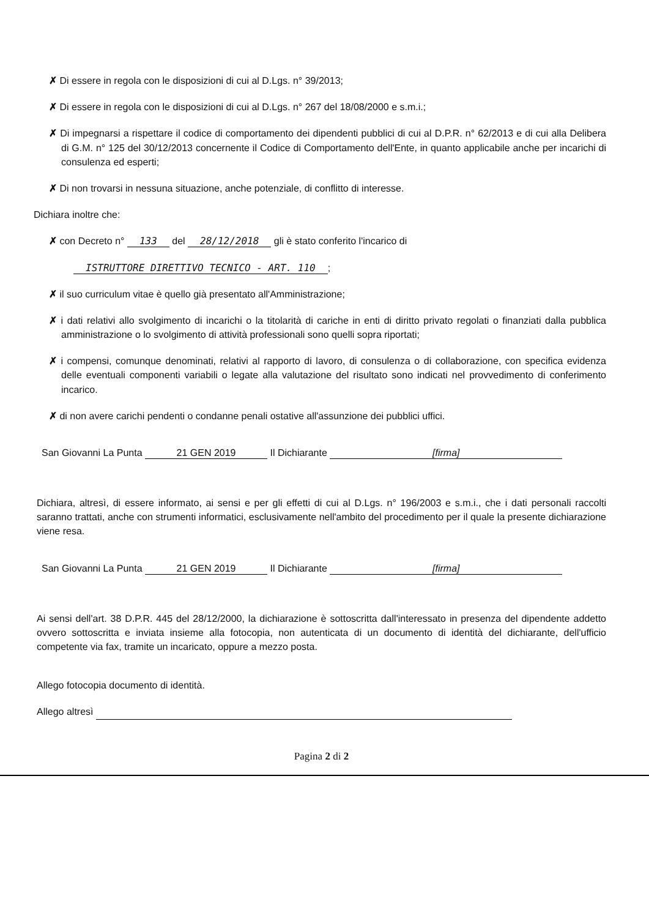✗ Di essere in regola con le disposizioni di cui al D.Lgs. n° 39/2013;
✗ Di essere in regola con le disposizioni di cui al D.Lgs. n° 267 del 18/08/2000 e s.m.i.;
✗ Di impegnarsi a rispettare il codice di comportamento dei dipendenti pubblici di cui al D.P.R. n° 62/2013 e di cui alla Delibera di G.M. n° 125 del 30/12/2013 concernente il Codice di Comportamento dell'Ente, in quanto applicabile anche per incarichi di consulenza ed esperti;
✗ Di non trovarsi in nessuna situazione, anche potenziale, di conflitto di interesse.
Dichiara inoltre che:
✗ con Decreto n° 133 del 28/12/2018 gli è stato conferito l'incarico di
ISTRUTTORE DIRETTIVO TECNICO - ART. 110;
✗ il suo curriculum vitae è quello già presentato all'Amministrazione;
✗ i dati relativi allo svolgimento di incarichi o la titolarità di cariche in enti di diritto privato regolati o finanziati dalla pubblica amministrazione o lo svolgimento di attività professionali sono quelli sopra riportati;
✗ i compensi, comunque denominati, relativi al rapporto di lavoro, di consulenza o di collaborazione, con specifica evidenza delle eventuali componenti variabili o legate alla valutazione del risultato sono indicati nel provvedimento di conferimento incarico.
✗ di non avere carichi pendenti o condanne penali ostative all'assunzione dei pubblici uffici.
San Giovanni La Punta 21 GEN 2019 Il Dichiarante [firma]
Dichiara, altresì, di essere informato, ai sensi e per gli effetti di cui al D.Lgs. n° 196/2003 e s.m.i., che i dati personali raccolti saranno trattati, anche con strumenti informatici, esclusivamente nell'ambito del procedimento per il quale la presente dichiarazione viene resa.
San Giovanni La Punta 21 GEN 2019 Il Dichiarante [firma]
Ai sensi dell'art. 38 D.P.R. 445 del 28/12/2000, la dichiarazione è sottoscritta dall'interessato in presenza del dipendente addetto ovvero sottoscritta e inviata insieme alla fotocopia, non autenticata di un documento di identità del dichiarante, dell'ufficio competente via fax, tramite un incaricato, oppure a mezzo posta.
Allego fotocopia documento di identità.
Allego altresì
Pagina 2 di 2